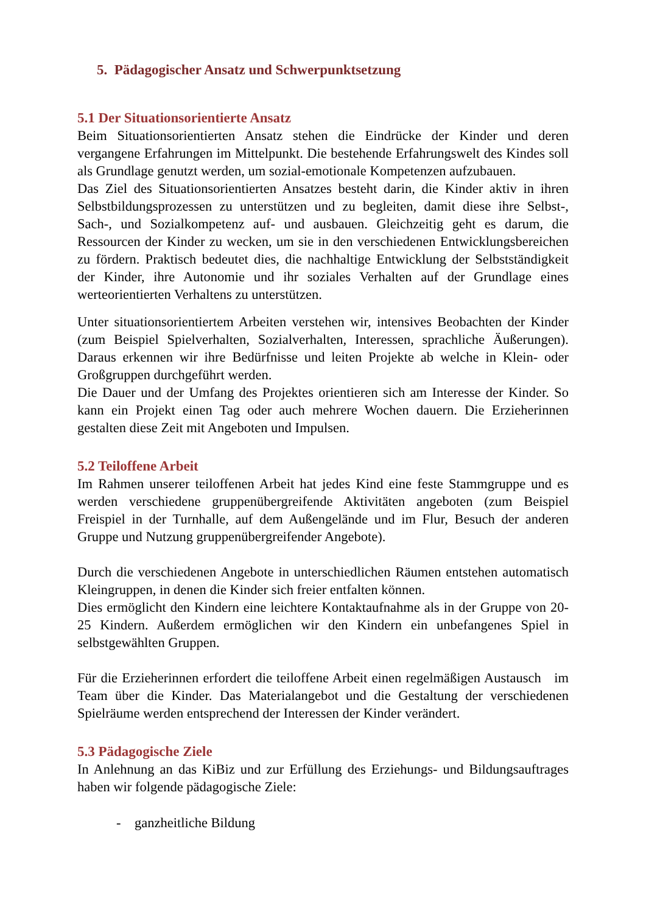5. Pädagogischer Ansatz und Schwerpunktsetzung
5.1 Der Situationsorientierte Ansatz
Beim Situationsorientierten Ansatz stehen die Eindrücke der Kinder und deren vergangene Erfahrungen im Mittelpunkt. Die bestehende Erfahrungswelt des Kindes soll als Grundlage genutzt werden, um sozial-emotionale Kompetenzen aufzubauen.
Das Ziel des Situationsorientierten Ansatzes besteht darin, die Kinder aktiv in ihren Selbstbildungsprozessen zu unterstützen und zu begleiten, damit diese ihre Selbst-, Sach-, und Sozialkompetenz auf- und ausbauen. Gleichzeitig geht es darum, die Ressourcen der Kinder zu wecken, um sie in den verschiedenen Entwicklungsbereichen zu fördern. Praktisch bedeutet dies, die nachhaltige Entwicklung der Selbstständigkeit der Kinder, ihre Autonomie und ihr soziales Verhalten auf der Grundlage eines werteorientierten Verhaltens zu unterstützen.
Unter situationsorientiertem Arbeiten verstehen wir, intensives Beobachten der Kinder (zum Beispiel Spielverhalten, Sozialverhalten, Interessen, sprachliche Äußerungen). Daraus erkennen wir ihre Bedürfnisse und leiten Projekte ab welche in Klein- oder Großgruppen durchgeführt werden.
Die Dauer und der Umfang des Projektes orientieren sich am Interesse der Kinder. So kann ein Projekt einen Tag oder auch mehrere Wochen dauern. Die Erzieherinnen gestalten diese Zeit mit Angeboten und Impulsen.
5.2 Teiloffene Arbeit
Im Rahmen unserer teiloffenen Arbeit hat jedes Kind eine feste Stammgruppe und es werden verschiedene gruppenübergreifende Aktivitäten angeboten (zum Beispiel Freispiel in der Turnhalle, auf dem Außengelände und im Flur, Besuch der anderen Gruppe und Nutzung gruppenübergreifender Angebote).
Durch die verschiedenen Angebote in unterschiedlichen Räumen entstehen automatisch Kleingruppen, in denen die Kinder sich freier entfalten können.
Dies ermöglicht den Kindern eine leichtere Kontaktaufnahme als in der Gruppe von 20- 25 Kindern. Außerdem ermöglichen wir den Kindern ein unbefangenes Spiel in selbstgewählten Gruppen.
Für die Erzieherinnen erfordert die teiloffene Arbeit einen regelmäßigen Austausch im Team über die Kinder. Das Materialangebot und die Gestaltung der verschiedenen Spielräume werden entsprechend der Interessen der Kinder verändert.
5.3 Pädagogische Ziele
In Anlehnung an das KiBiz und zur Erfüllung des Erziehungs- und Bildungsauftrages haben wir folgende pädagogische Ziele:
- ganzheitliche Bildung